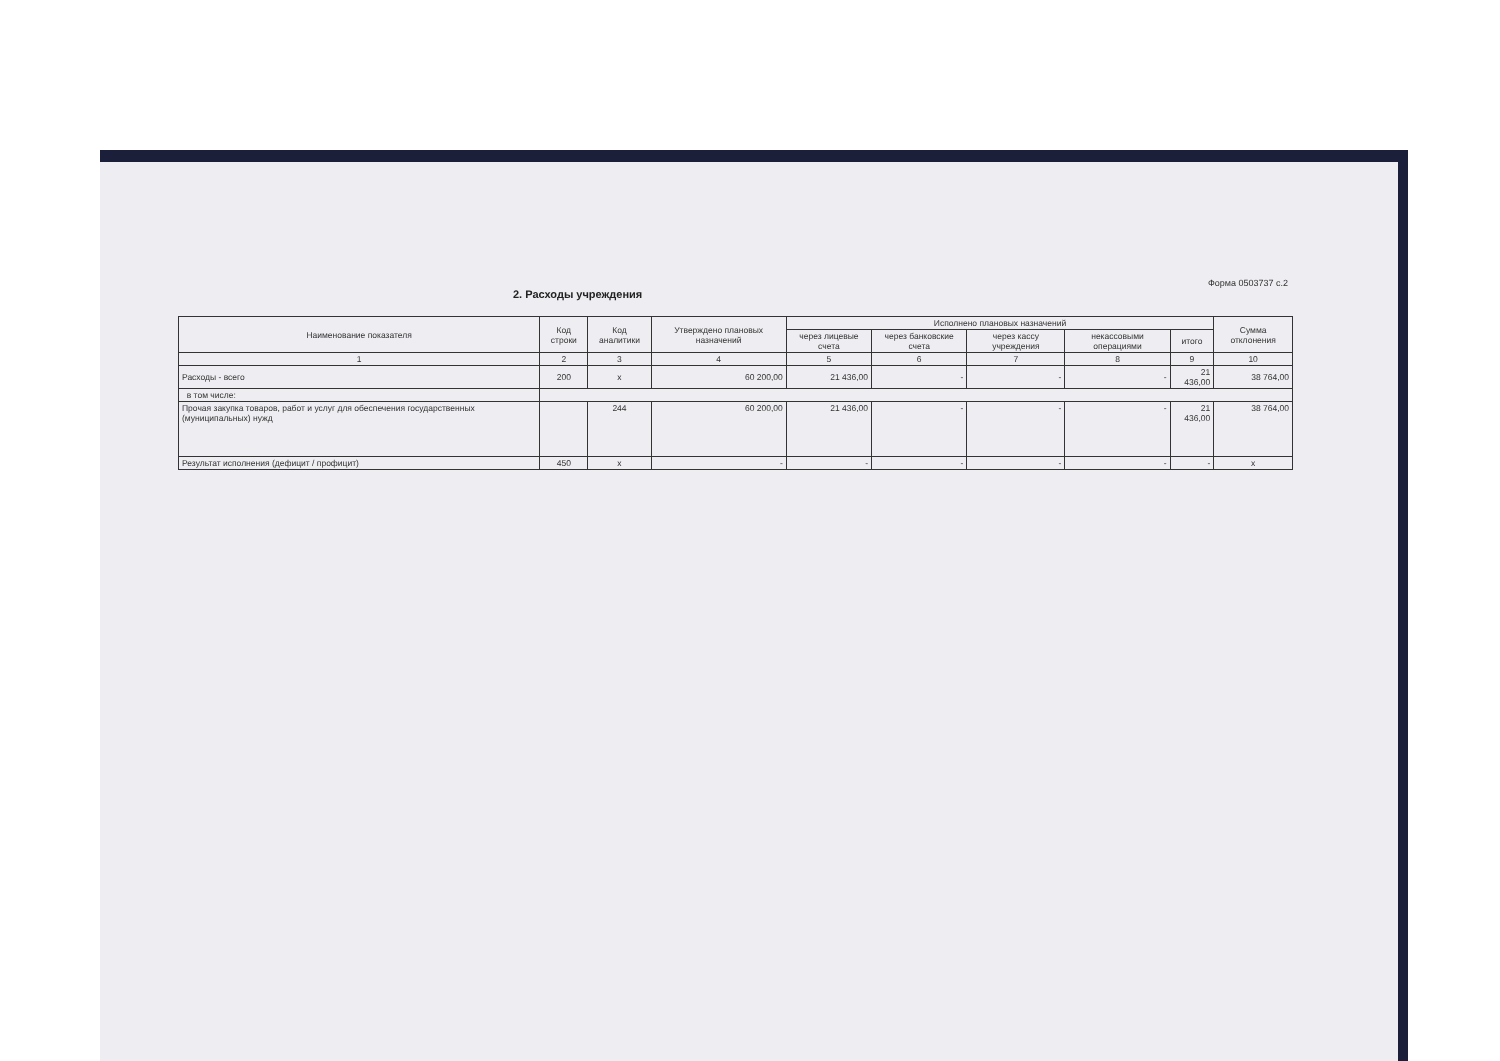Форма 0503737 с.2
2. Расходы учреждения
| Наименование показателя | Код строки | Код аналитики | Утверждено плановых назначений | Исполнено плановых назначений | | | | | Сумма отклонения |
| --- | --- | --- | --- | --- | --- | --- | --- | --- | --- |
| | | | | через лицевые счета | через банковские счета | через кассу учреждения | некассовыми операциями | итого | |
| 1 | 2 | 3 | 4 | 5 | 6 | 7 | 8 | 9 | 10 |
| Расходы - всего | 200 | x | 60 200,00 | 21 436,00 | - | - | - | 21 436,00 | 38 764,00 |
| в том числе: | | | | | | | | | |
| Прочая закупка товаров, работ и услуг для обеспечения государственных (муниципальных) нужд | | 244 | 60 200,00 | 21 436,00 | - | - | - | 21 436,00 | 38 764,00 |
| Результат исполнения (дефицит / профицит) | 450 | x | - | - | - | - | - | - | x |